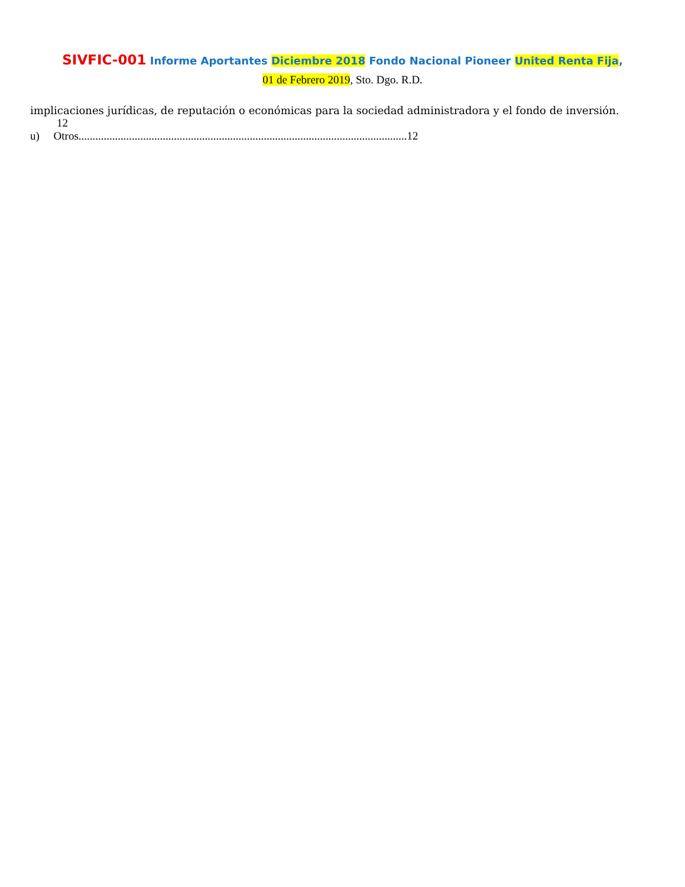SIVFIC-001 Informe Aportantes Diciembre 2018 Fondo Nacional Pioneer United Renta Fija,
01 de Febrero 2019, Sto. Dgo. R.D.
implicaciones jurídicas, de reputación o económicas para la sociedad administradora y el fondo de inversión.
12
u) Otros.....................................................................................................................12